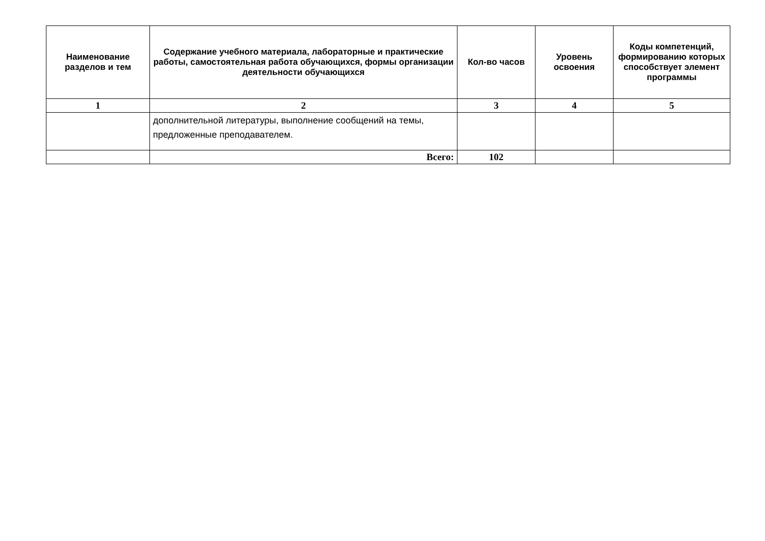| Наименование разделов и тем | Содержание учебного материала, лабораторные и практические работы, самостоятельная работа обучающихся, формы организации деятельности обучающихся | Кол-во часов | Уровень освоения | Коды компетенций, формированию которых способствует элемент программы |
| --- | --- | --- | --- | --- |
| 1 | 2 | 3 | 4 | 5 |
| | дополнительной литературы, выполнение сообщений на темы, предложенные преподавателем. | | | |
| | Всего: | 102 | | |